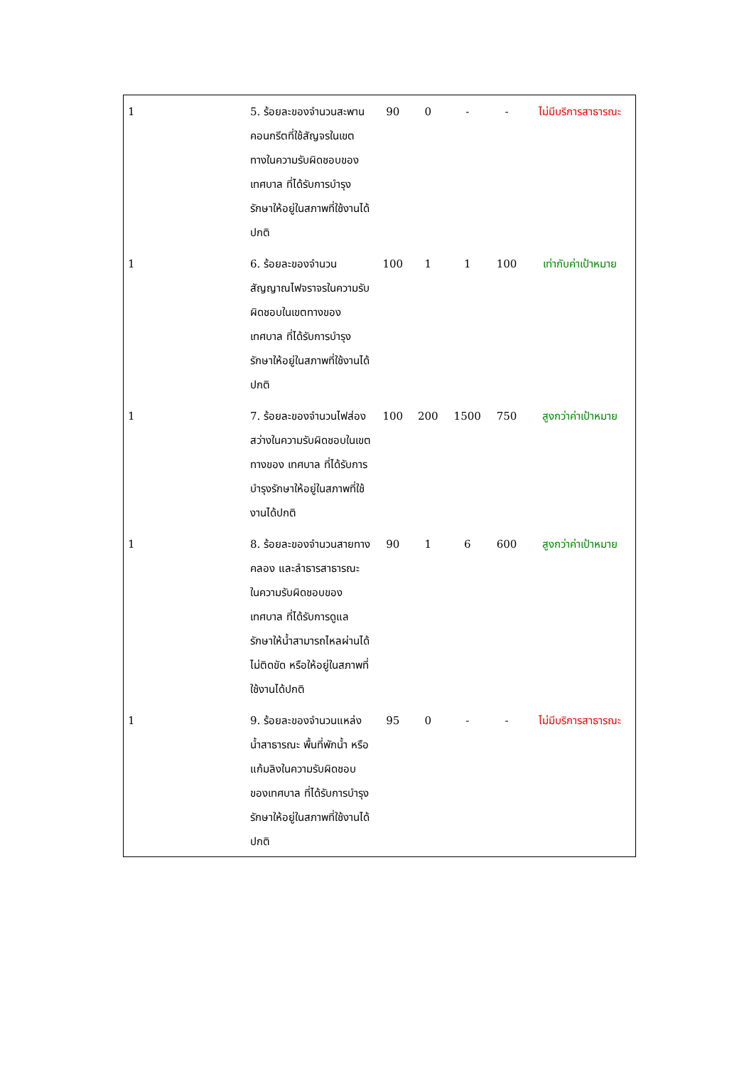| 1 | 5. ร้อยละของจำนวนสะพานคอนกรีตที่ใช้สัญจรในเขตทางในความรับผิดชอบของเทศบาล ที่ได้รับการบำรุงรักษาให้อยู่ในสภาพที่ใช้งานได้ปกติ | 90 | 0 | - | - | ไม่มีบริการสาธารณะ |
| 1 | 6. ร้อยละของจำนวนสัญญาณไฟจราจรในความรับผิดชอบในเขตทางของ เทศบาล ที่ได้รับการบำรุงรักษาให้อยู่ในสภาพที่ใช้งานได้ปกติ | 100 | 1 | 1 | 100 | เท่ากับค่าเป้าหมาย |
| 1 | 7. ร้อยละของจำนวนไฟส่องสว่างในความรับผิดชอบในเขตทางของ เทศบาล ที่ได้รับการบำรุงรักษาให้อยู่ในสภาพที่ใช้งานได้ปกติ | 100 | 200 | 1500 | 750 | สูงกว่าค่าเป้าหมาย |
| 1 | 8. ร้อยละของจำนวนสายทางคลอง และลำธารสาธารณะ ในความรับผิดชอบของ เทศบาล ที่ได้รับการดูแลรักษาให้น้ำสามารถไหลผ่านได้ไม่ติดขัด หรือให้อยู่ในสภาพที่ใช้งานได้ปกติ | 90 | 1 | 6 | 600 | สูงกว่าค่าเป้าหมาย |
| 1 | 9. ร้อยละของจำนวนแหล่งน้ำสาธารณะ พื้นที่พักน้ำ หรือแก้มลิงในความรับผิดชอบของเทศบาล ที่ได้รับการบำรุงรักษาให้อยู่ในสภาพที่ใช้งานได้ปกติ | 95 | 0 | - | - | ไม่มีบริการสาธารณะ |